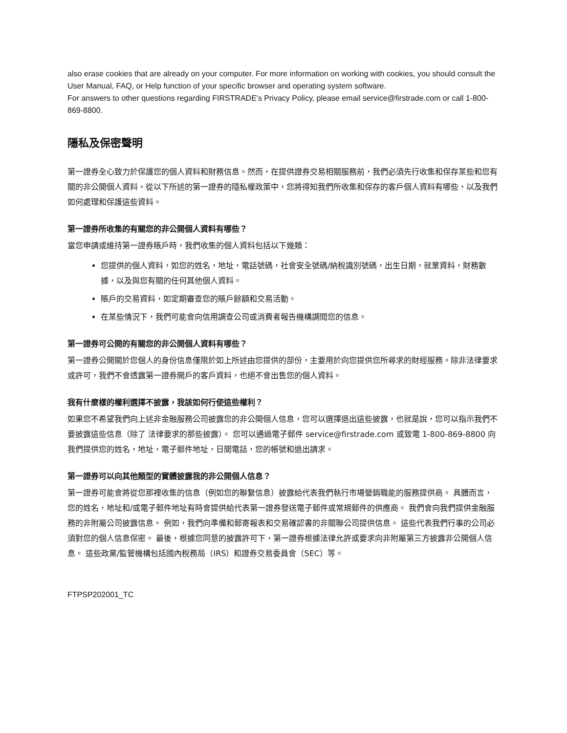also erase cookies that are already on your computer. For more information on working with cookies, you should consult the User Manual, FAQ, or Help function of your specific browser and operating system software.
For answers to other questions regarding FIRSTRADE's Privacy Policy, please email service@firstrade.com or call 1-800-869-8800.
隱私及保密聲明
第一證券全心致力於保護您的個人資料和財務信息。然而，在提供證券交易相關服務前，我們必須先行收集和保存某些和您有關的非公開個人資料。從以下所述的第一證券的隱私權政策中，您將得知我們所收集和保存的客戶個人資料有哪些，以及我們如何處理和保護這些資料。
第一證券所收集的有關您的非公開個人資料有哪些？
當您申請或維持第一證券賬戶時，我們收集的個人資料包括以下幾類：
您提供的個人資料，如您的姓名，地址，電話號碼，社會安全號碼/納稅識別號碼，出生日期，就業資料，財務數據，以及與您有關的任何其他個人資料。
賬戶的交易資料，如定期審查您的賬戶餘額和交易活動。
在某些情況下，我們可能會向信用調查公司或消費者報告機構調閱您的信息。
第一證券可公開的有關您的非公開個人資料有哪些？
第一證券公開關於您個人的身份信息僅限於如上所述由您提供的部份，主要用於向您提供您所尋求的財經服務。除非法律要求或許可，我們不會透露第一證券開戶的客戶資料，也絕不會出售您的個人資料。
我有什麼樣的權利選擇不披露，我該如何行使這些權利？
如果您不希望我們向上述非金融服務公司披露您的非公開個人信息，您可以選擇退出這些披露，也就是說，您可以指示我們不要披露這些信息（除了 法律要求的那些披露）。 您可以通過電子郵件 service@firstrade.com 或致電 1-800-869-8800 向我們提供您的姓名，地址，電子郵件地址，日間電話，您的帳號和退出請求。
第一證券可以向其他類型的實體披露我的非公開個人信息？
第一證券可能會將從您那裡收集的信息（例如您的聯繫信息）披露給代表我們執行市場營銷職能的服務提供商。 具體而言，您的姓名，地址和/或電子郵件地址有時會提供給代表第一證券發送電子郵件或常規郵件的供應商。 我們會向我們提供金融服務的非附屬公司披露信息。 例如，我們向準備和郵寄報表和交易確認書的非關聯公司提供信息。 這些代表我們行事的公司必須對您的個人信息保密。 最後，根據您同意的披露許可下，第一證券根據法律允許或要求向非附屬第三方披露非公開個人信息。 這些政黨/監管機構包括國內稅務局（IRS）和證券交易委員會（SEC）等。
FTPSP202001_TC